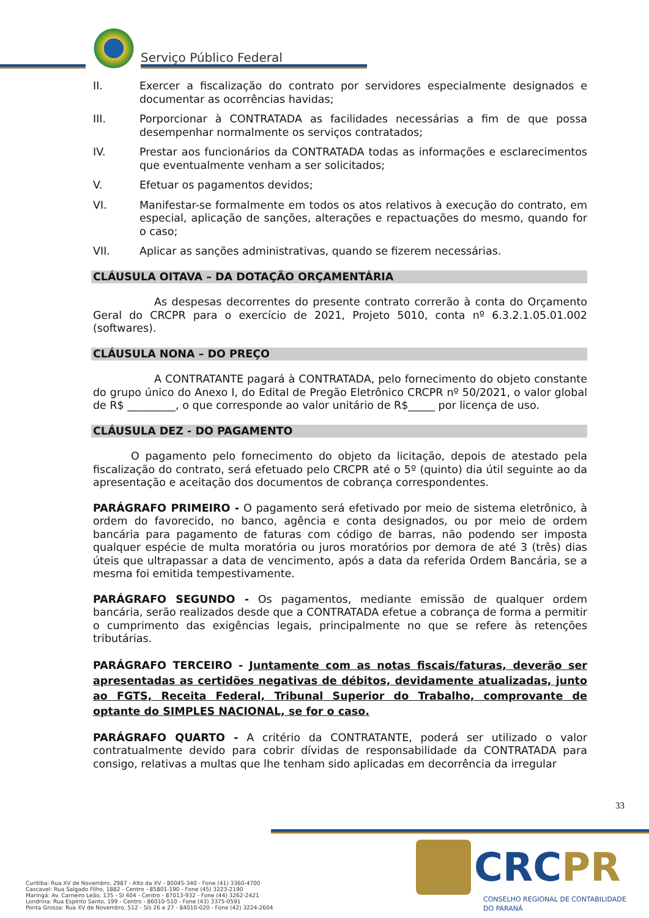Serviço Público Federal
II. Exercer a fiscalização do contrato por servidores especialmente designados e documentar as ocorrências havidas;
III. Porporcionar à CONTRATADA as facilidades necessárias a fim de que possa desempenhar normalmente os serviços contratados;
IV. Prestar aos funcionários da CONTRATADA todas as informações e esclarecimentos que eventualmente venham a ser solicitados;
V. Efetuar os pagamentos devidos;
VI. Manifestar-se formalmente em todos os atos relativos à execução do contrato, em especial, aplicação de sanções, alterações e repactuações do mesmo, quando for o caso;
VII. Aplicar as sanções administrativas, quando se fizerem necessárias.
CLÁUSULA OITAVA – DA DOTAÇÃO ORÇAMENTÁRIA
As despesas decorrentes do presente contrato correrão à conta do Orçamento Geral do CRCPR para o exercício de 2021, Projeto 5010, conta nº 6.3.2.1.05.01.002 (softwares).
CLÁUSULA NONA – DO PREÇO
A CONTRATANTE pagará à CONTRATADA, pelo fornecimento do objeto constante do grupo único do Anexo I, do Edital de Pregão Eletrônico CRCPR nº 50/2021, o valor global de R$ _________, o que corresponde ao valor unitário de R$_____ por licença de uso.
CLÁUSULA DEZ - DO PAGAMENTO
O pagamento pelo fornecimento do objeto da licitação, depois de atestado pela fiscalização do contrato, será efetuado pelo CRCPR até o 5º (quinto) dia útil seguinte ao da apresentação e aceitação dos documentos de cobrança correspondentes.
PARÁGRAFO PRIMEIRO - O pagamento será efetivado por meio de sistema eletrônico, à ordem do favorecido, no banco, agência e conta designados, ou por meio de ordem bancária para pagamento de faturas com código de barras, não podendo ser imposta qualquer espécie de multa moratória ou juros moratórios por demora de até 3 (três) dias úteis que ultrapassar a data de vencimento, após a data da referida Ordem Bancária, se a mesma foi emitida tempestivamente.
PARÁGRAFO SEGUNDO - Os pagamentos, mediante emissão de qualquer ordem bancária, serão realizados desde que a CONTRATADA efetue a cobrança de forma a permitir o cumprimento das exigências legais, principalmente no que se refere às retenções tributárias.
PARÁGRAFO TERCEIRO - Juntamente com as notas fiscais/faturas, deverão ser apresentadas as certidões negativas de débitos, devidamente atualizadas, junto ao FGTS, Receita Federal, Tribunal Superior do Trabalho, comprovante de optante do SIMPLES NACIONAL, se for o caso.
PARÁGRAFO QUARTO - A critério da CONTRATANTE, poderá ser utilizado o valor contratualmente devido para cobrir dívidas de responsabilidade da CONTRATADA para consigo, relativas a multas que lhe tenham sido aplicadas em decorrência da irregular
33
Curitiba: Rua XV de Novembro, 2987 - Alto da XV - 80045-340 - Fone (41) 3360-4700
Cascavel: Rua Salgado Filho, 1882 - Centro - 85801-190 - Fone (45) 3223-2190
Maringá: Av. Carneiro Leão, 135 - Sl 404 - Centro - 87013-932 - Fone (44) 3262-2421
Londrina: Rua Espírito Santo, 199 - Centro - 86010-510 - Fone (43) 3375-0591
Ponta Grossa: Rua XV de Novembro, 512 - Sls 26 e 27 - 84010-020 - Fone (42) 3224-2604
CRCPR
CONSELHO REGIONAL DE CONTABILIDADE
DO PARANÁ